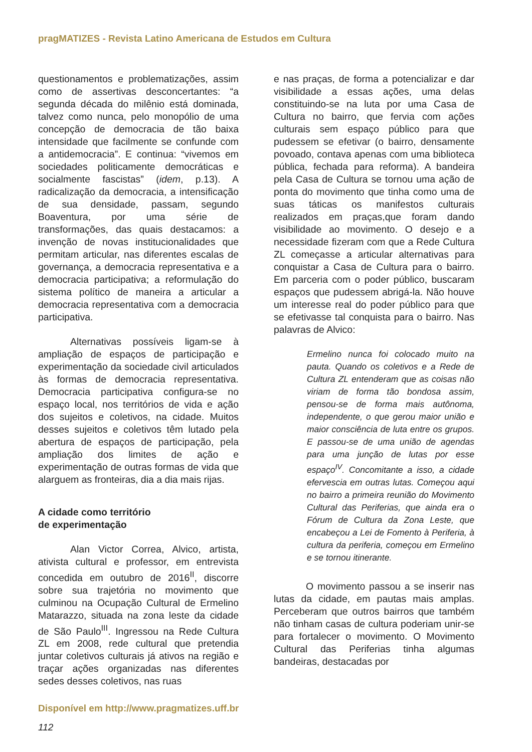pragMATIZES - Revista Latino Americana de Estudos em Cultura
questionamentos e problematizações, assim como de assertivas desconcertantes: “a segunda década do milênio está dominada, talvez como nunca, pelo monopólio de uma concepção de democracia de tão baixa intensidade que facilmente se confunde com a antidemocracia”. E continua: “vivemos em sociedades politicamente democráticas e socialmente fascistas” (idem, p.13). A radicalização da democracia, a intensificação de sua densidade, passam, segundo Boaventura, por uma série de transformações, das quais destacamos: a invenção de novas institucionalidades que permitam articular, nas diferentes escalas de governança, a democracia representativa e a democracia participativa; a reformulação do sistema político de maneira a articular a democracia representativa com a democracia participativa.
Alternativas possíveis ligam-se à ampliação de espaços de participação e experimentação da sociedade civil articulados às formas de democracia representativa. Democracia participativa configura-se no espaço local, nos territórios de vida e ação dos sujeitos e coletivos, na cidade. Muitos desses sujeitos e coletivos têm lutado pela abertura de espaços de participação, pela ampliação dos limites de ação e experimentação de outras formas de vida que alarguem as fronteiras, dia a dia mais rijas.
A cidade como território
de experimentação
Alan Victor Correa, Alvico, artista, ativista cultural e professor, em entrevista concedida em outubro de 2016<sup>II</sup>, discorre sobre sua trajetória no movimento que culminou na Ocupação Cultural de Ermelino Matarazzo, situada na zona leste da cidade de São Paulo<sup>III</sup>. Ingressou na Rede Cultura ZL em 2008, rede cultural que pretendia juntar coletivos culturais já ativos na região e traçar ações organizadas nas diferentes sedes desses coletivos, nas ruas
e nas praças, de forma a potencializar e dar visibilidade a essas ações, uma delas constituindo-se na luta por uma Casa de Cultura no bairro, que fervia com ações culturais sem espaço público para que pudessem se efetivar (o bairro, densamente povoado, contava apenas com uma biblioteca pública, fechada para reforma). A bandeira pela Casa de Cultura se tornou uma ação de ponta do movimento que tinha como uma de suas táticas os manifestos culturais realizados em praças,que foram dando visibilidade ao movimento. O desejo e a necessidade fizeram com que a Rede Cultura ZL começasse a articular alternativas para conquistar a Casa de Cultura para o bairro. Em parceria com o poder público, buscaram espaços que pudessem abrigá-la. Não houve um interesse real do poder público para que se efetivasse tal conquista para o bairro. Nas palavras de Alvico:
Ermelino nunca foi colocado muito na pauta. Quando os coletivos e a Rede de Cultura ZL entenderam que as coisas não viriam de forma tão bondosa assim, pensou-se de forma mais autônoma, independente, o que gerou maior união e maior consciência de luta entre os grupos. E passou-se de uma união de agendas para uma junção de lutas por esse espaço<sup>IV</sup>. Concomitante a isso, a cidade efervescia em outras lutas. Começou aqui no bairro a primeira reunião do Movimento Cultural das Periferias, que ainda era o Fórum de Cultura da Zona Leste, que encabeçou a Lei de Fomento à Periferia, à cultura da periferia, começou em Ermelino e se tornou itinerante.
O movimento passou a se inserir nas lutas da cidade, em pautas mais amplas. Perceberam que outros bairros que também não tinham casas de cultura poderiam unir-se para fortalecer o movimento. O Movimento Cultural das Periferias tinha algumas bandeiras, destacadas por
Disponível em http://www.pragmatizes.uff.br
112